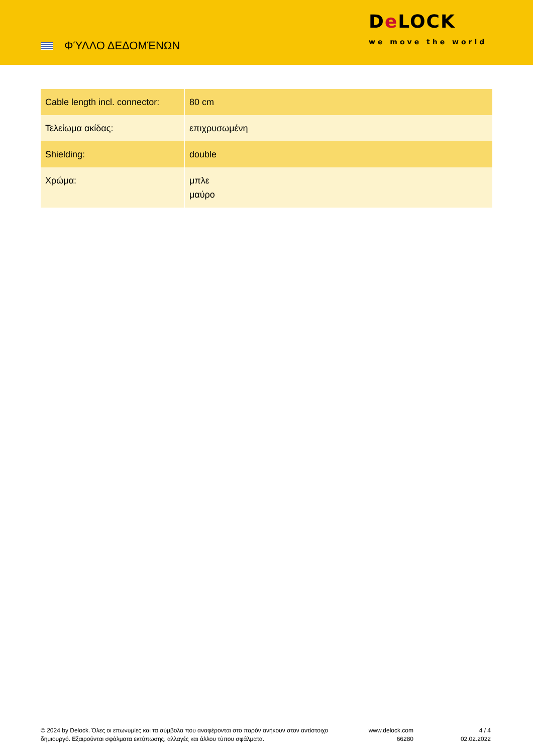ΦΎΛΛΟ ΔΕΔΟΜΈΝΩΝ
De LOCK
we move the world
| Cable length incl. connector: | 80 cm |
| Τελείωμα ακίδας: | επιχρυσωμένη |
| Shielding: | double |
| Χρώμα: | μπλε μαύρο |
© 2024 by Delock. Όλες οι επωνυμίες και τα σύμβολα που αναφέρονται στο παρόν ανήκουν στον αντίστοιχο δημιουργό. Εξαιρούνται σφάλματα εκτύπωσης, αλλαγές και άλλου τύπου σφάλματα.
www.delock.com
66280
4 / 4
02.02.2022